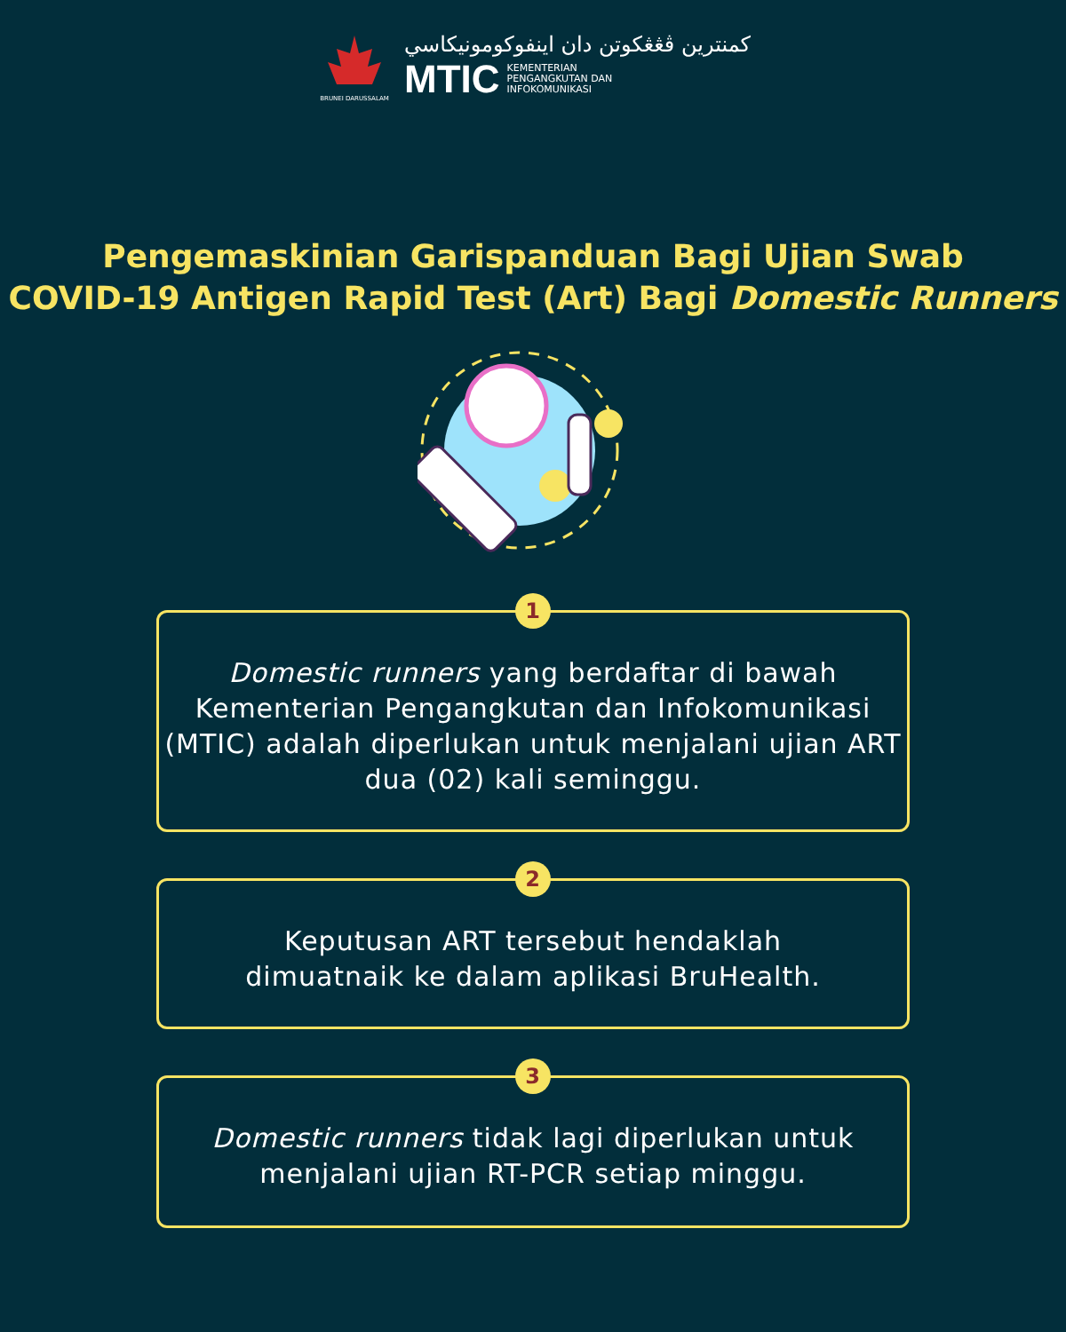BRUNEI DARUSSALAM
کمنترين ڤڠڠکوتن دان اينفوکومونيکاسي
MTIC
KEMENTERIAN
PENGANGKUTAN DAN
INFOKOMUNIKASI
Pengemaskinian Garispanduan Bagi Ujian Swab
COVID-19 Antigen Rapid Test (Art) Bagi Domestic Runners
1
Domestic runners yang berdaftar di bawah Kementerian Pengangkutan dan Infokomunikasi (MTIC) adalah diperlukan untuk menjalani ujian ART dua (02) kali seminggu.
2
Keputusan ART tersebut hendaklah
dimuatnaik ke dalam aplikasi BruHealth.
3
Domestic runners tidak lagi diperlukan untuk
menjalani ujian RT-PCR setiap minggu.